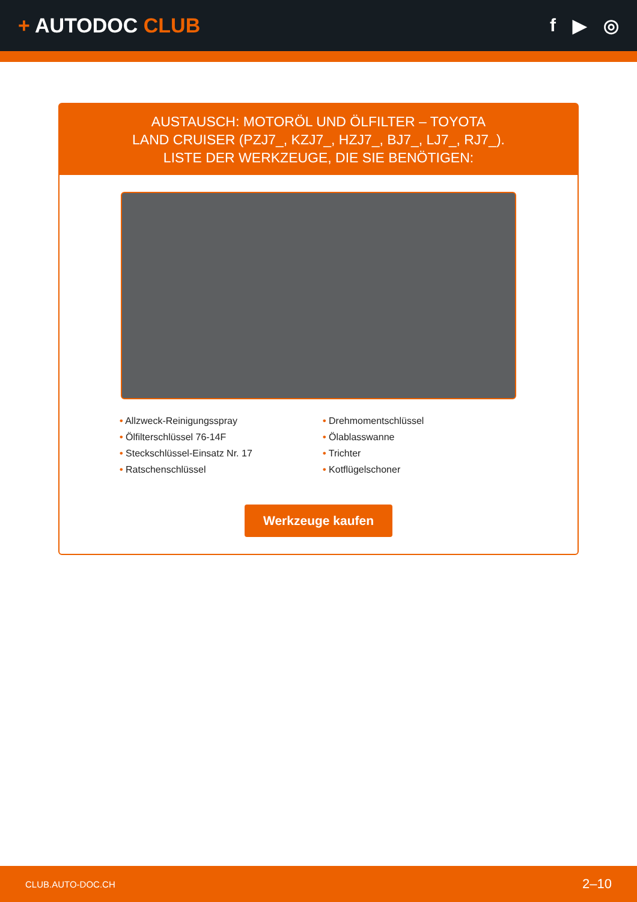+ AUTODOC CLUB f ▶ ◎
AUSTAUSCH: MOTORÖL UND ÖLFILTER – TOYOTA
LAND CRUISER (PZJ7_, KZJ7_, HZJ7_, BJ7_, LJ7_, RJ7_).
LISTE DER WERKZEUGE, DIE SIE BENÖTIGEN:
• Allzweck-Reinigungsspray
• Ölfilterschlüssel 76-14F
• Steckschlüssel-Einsatz Nr. 17
• Ratschenschlüssel
• Drehmomentschlüssel
• Ölablasswanne
• Trichter
• Kotflügelschoner
Werkzeuge kaufen
CLUB.AUTO-DOC.CH 2–10